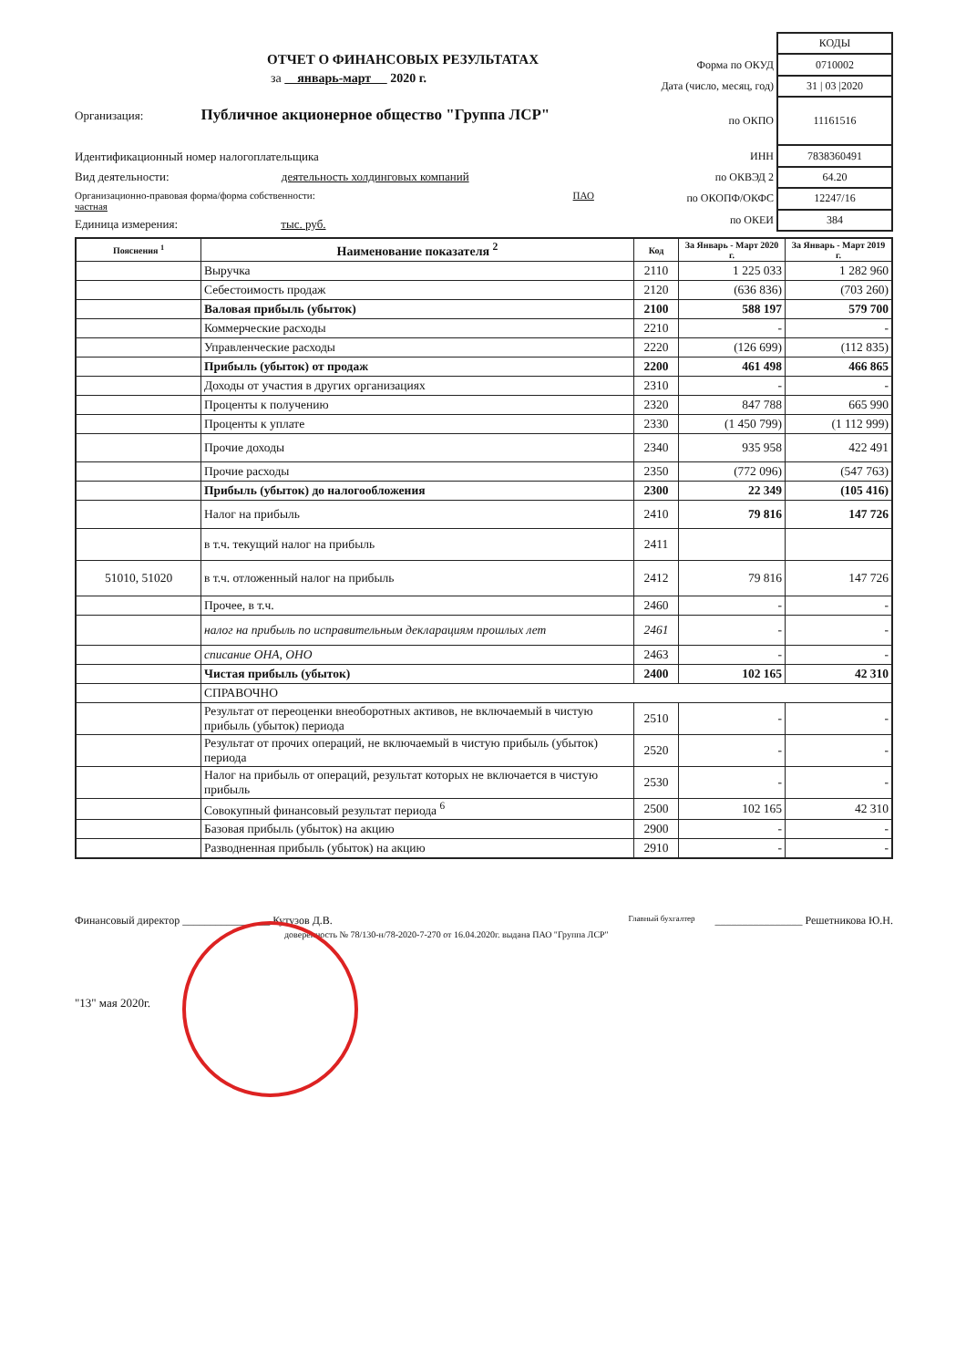ОТЧЕТ О ФИНАНСОВЫХ РЕЗУЛЬТАТАХ
за январь-март 2020 г.
Организация: Публичное акционерное общество "Группа ЛСР"
Идентификационный номер налогоплательщика
Вид деятельности: деятельность холдинговых компаний
Организационно-правовая форма/форма собственности: ПАО частная
Единица измерения: тыс. руб.
| | КОДЫ |
| Форма по ОКУД | 0710002 |
| Дата (число, месяц, год) | 31 / 03 /2020 |
| по ОКПО | 11161516 |
| ИНН | 7838360491 |
| по ОКВЭД 2 | 64.20 |
| по ОКОПФ/ОКФС | 12247/16 |
| по ОКЕИ | 384 |
| Пояснения <sup>1</sup> | Наименование показателя <sup>2</sup> | Код | За Январь - Март 2020 г. | За Январь - Март 2019 г. |
| --- | --- | --- | --- | --- |
| | Выручка | 2110 | 1 225 033 | 1 282 960 |
| | Себестоимость продаж | 2120 | (636 836) | (703 260) |
| | Валовая прибыль (убыток) | 2100 | 588 197 | 579 700 |
| | Коммерческие расходы | 2210 | - | - |
| | Управленческие расходы | 2220 | (126 699) | (112 835) |
| | Прибыль (убыток) от продаж | 2200 | 461 498 | 466 865 |
| | Доходы от участия в других организациях | 2310 | - | - |
| | Проценты к получению | 2320 | 847 788 | 665 990 |
| | Проценты к уплате | 2330 | (1 450 799) | (1 112 999) |
| | Прочие доходы | 2340 | 935 958 | 422 491 |
| | Прочие расходы | 2350 | (772 096) | (547 763) |
| | Прибыль (убыток) до налогообложения | 2300 | 22 349 | (105 416) |
| | Налог на прибыль | 2410 | 79 816 | 147 726 |
| | в т.ч. текущий налог на прибыль | 2411 | | |
| 51010, 51020 | в т.ч. отложенный налог на прибыль | 2412 | 79 816 | 147 726 |
| | Прочее, в т.ч. | 2460 | - | - |
| | налог на прибыль по исправительным декларациям прошлых лет | 2461 | - | - |
| | списание ОНА, ОНО | 2463 | - | - |
| | Чистая прибыль (убыток) | 2400 | 102 165 | 42 310 |
| | СПРАВОЧНО | | | |
| | Результат от переоценки внеоборотных активов, не включаемый в чистую прибыль (убыток) периода | 2510 | - | - |
| | Результат от прочих операций, не включаемый в чистую прибыль (убыток) периода | 2520 | - | - |
| | Налог на прибыль от операций, результат которых не включается в чистую прибыль | 2530 | - | - |
| | Совокупный финансовый результат периода <sup>6</sup> | 2500 | 102 165 | 42 310 |
| | Базовая прибыль (убыток) на акцию | 2900 | - | - |
| | Разводненная прибыль (убыток) на акцию | 2910 | - | - |
Финансовый директор ________________ Кутузов Д.В.
доверенность № 78/130-н/78-2020-7-270 от 16.04.2020г. выдана ПАО "Группа ЛСР"
Главный бухгалтер
________________ Решетникова Ю.Н.
"13" мая 2020г.